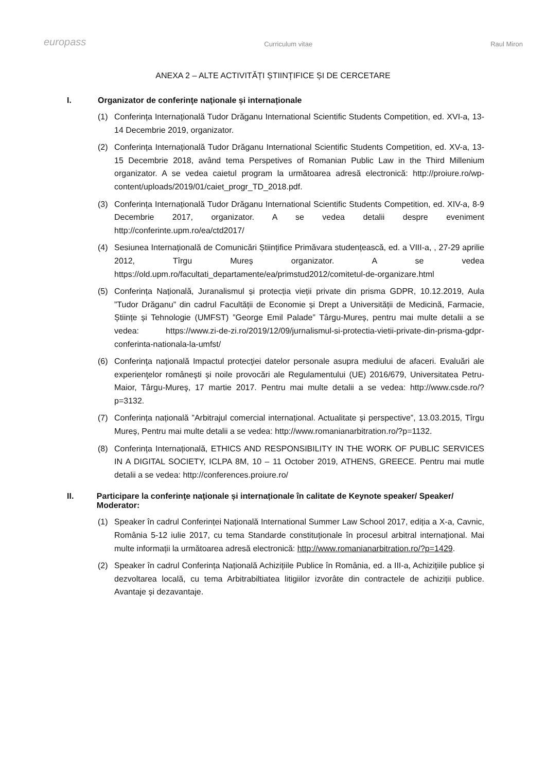europass Curriculum vitae Raul Miron
ANEXA 2 – ALTE ACTIVITĂȚI ȘTIINȚIFICE ȘI DE CERCETARE
I. Organizator de conferinţe naţionale și internaționale
(1) Conferința Internațională Tudor Drăganu International Scientific Students Competition, ed. XVI-a, 13-14 Decembrie 2019, organizator.
(2) Conferința Internațională Tudor Drăganu International Scientific Students Competition, ed. XV-a, 13-15 Decembrie 2018, având tema Perspetives of Romanian Public Law in the Third Millenium organizator. A se vedea caietul program la următoarea adresă electronică: http://proiure.ro/wp-content/uploads/2019/01/caiet_progr_TD_2018.pdf.
(3) Conferința Internațională Tudor Drăganu International Scientific Students Competition, ed. XIV-a, 8-9 Decembrie 2017, organizator. A se vedea detalii despre eveniment http://conferinte.upm.ro/ea/ctd2017/
(4) Sesiunea Internațională de Comunicări Științifice Primăvara studențească, ed. a VIII-a, , 27-29 aprilie 2012, Tîrgu Mureș organizator. A se vedea https://old.upm.ro/facultati_departamente/ea/primstud2012/comitetul-de-organizare.html
(5) Conferința Națională, Juranalismul și protecția vieții private din prisma GDPR, 10.12.2019, Aula ”Tudor Drăganu” din cadrul Facultății de Economie și Drept a Universității de Medicină, Farmacie, Științe și Tehnologie (UMFST) ”George Emil Palade” Târgu-Mureș, pentru mai multe detalii a se vedea: https://www.zi-de-zi.ro/2019/12/09/jurnalismul-si-protectia-vietii-private-din-prisma-gdpr-conferinta-nationala-la-umfst/
(6) Conferinţa naţională Impactul protecţiei datelor personale asupra mediului de afaceri. Evaluări ale experienţelor româneşti și noile provocări ale Regulamentului (UE) 2016/679, Universitatea Petru-Maior, Târgu-Mureş, 17 martie 2017. Pentru mai multe detalii a se vedea: http://www.csde.ro/?p=3132.
(7) Conferința națională ”Arbitrajul comercial internațional. Actualitate și perspective”, 13.03.2015, Tîrgu Mureș, Pentru mai multe detalii a se vedea: http://www.romanianarbitration.ro/?p=1132.
(8) Conferința Internațională, ETHICS AND RESPONSIBILITY IN THE WORK OF PUBLIC SERVICES IN A DIGITAL SOCIETY, ICLPA 8M, 10 – 11 October 2019, ATHENS, GREECE. Pentru mai mutle detalii a se vedea: http://conferences.proiure.ro/
II. Participare la conferinţe naţionale și internaționale în calitate de Keynote speaker/ Speaker/ Moderator:
(1) Speaker în cadrul Conferinței Națională International Summer Law School 2017, ediția a X-a, Cavnic, România 5-12 iulie 2017, cu tema Standarde constituționale în procesul arbitral internațional. Mai multe informații la următoarea adresă electronică: http://www.romanianarbitration.ro/?p=1429.
(2) Speaker în cadrul Conferința Națională Achizițiile Publice în România, ed. a III-a, Achizițiile publice și dezvoltarea locală, cu tema Arbitrabiltiatea litigiilor izvorâte din contractele de achiziții publice. Avantaje și dezavantaje.